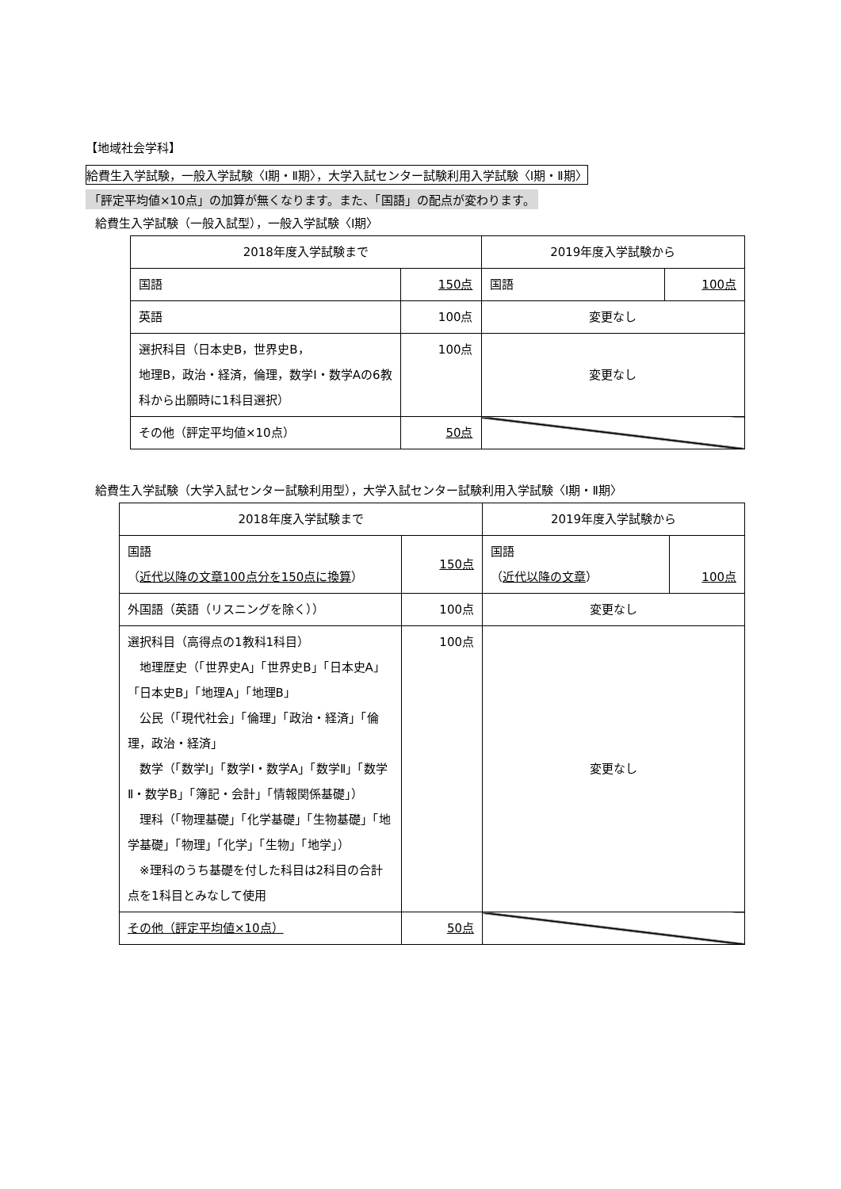【地域社会学科】
給費生入学試験，一般入学試験〈Ⅰ期・Ⅱ期〉，大学入試センター試験利用入学試験〈Ⅰ期・Ⅱ期〉
「評定平均値×10点」の加算が無くなります。また、「国語」の配点が変わります。
給費生入学試験（一般入試型），一般入学試験〈Ⅰ期〉
| 2018年度入学試験まで | | 2019年度入学試験から | |
| 国語 | 150点 | 国語 | 100点 |
| 英語 | 100点 | 変更なし | |
| 選択科目（日本史B，世界史B， 地理B，政治・経済，倫理，数学Ⅰ・数学Aの6教科から出願時に1科目選択） | 100点 | 変更なし | |
| その他（評定平均値×10点） | 50点 | | |
給費生入学試験（大学入試センター試験利用型），大学入試センター試験利用入学試験〈Ⅰ期・Ⅱ期〉
| 2018年度入学試験まで | | 2019年度入学試験から | |
| 国語 （ 近代以降の文章100点分を150点に換算 ） | 150点 | 国語 （ 近代以降の文章 ） | 100点 |
| 外国語（英語（リスニングを除く）） | 100点 | 変更なし | |
| 選択科目（高得点の1教科1科目） 地理歴史（「世界史A」「世界史B」「日本史A」「日本史B」「地理A」「地理B」 公民（「現代社会」「倫理」「政治・経済」「倫理，政治・経済」 数学（「数学Ⅰ」「数学Ⅰ・数学A」「数学Ⅱ」「数学Ⅱ・数学B」「簿記・会計」「情報関係基礎」） 理科（「物理基礎」「化学基礎」「生物基礎」「地学基礎」「物理」「化学」「生物」「地学」） ※理科のうち基礎を付した科目は2科目の合計点を1科目とみなして使用 | 100点 | 変更なし | |
| その他（評定平均値×10点） | 50点 | | |